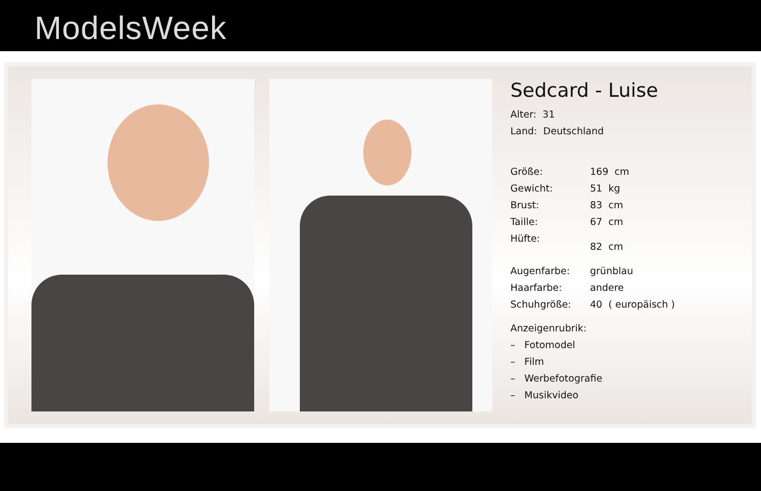ModelsWeek
Sedcard - Luise
Alter: 31
Land: Deutschland
| Größe: | 169 cm |
| Gewicht: | 51 kg |
| Brust: | 83 cm |
| Taille: | 67 cm |
| Hüfte: | 82 cm |
| Augenfarbe: | grünblau |
| Haarfarbe: | andere |
| Schuhgröße: | 40 ( europäisch ) |
Anzeigenrubrik:
– Fotomodel
– Film
– Werbefotografie
– Musikvideo